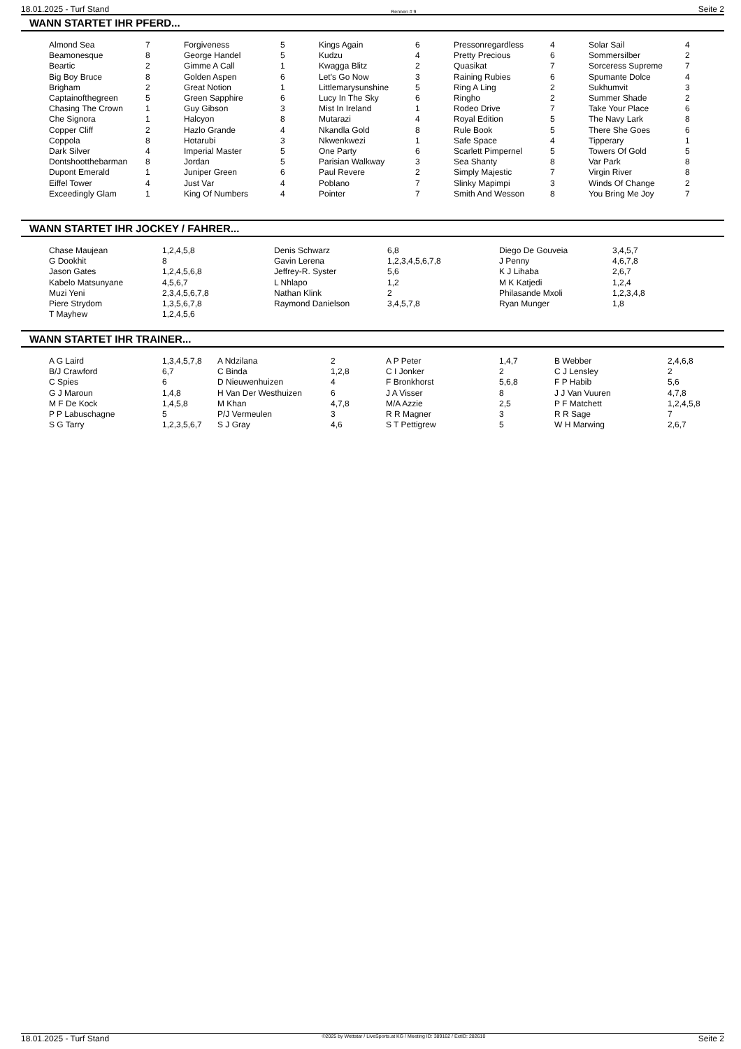18.01.2025 - Turf Stand Rennen # 9 Seite 2
WANN STARTET IHR PFERD...
| Almond Sea | 7 | Forgiveness | 5 | Kings Again | 6 | Pressonregardless | 4 | Solar Sail | 4 |
| Beamonesque | 8 | George Handel | 5 | Kudzu | 4 | Pretty Precious | 6 | Sommersilber | 2 |
| Beartic | 2 | Gimme A Call | 1 | Kwagga Blitz | 2 | Quasikat | 7 | Sorceress Supreme | 7 |
| Big Boy Bruce | 8 | Golden Aspen | 6 | Let's Go Now | 3 | Raining Rubies | 6 | Spumante Dolce | 4 |
| Brigham | 2 | Great Notion | 1 | Littlemarysunshine | 5 | Ring A Ling | 2 | Sukhumvit | 3 |
| Captainofthegreen | 5 | Green Sapphire | 6 | Lucy In The Sky | 6 | Ringho | 2 | Summer Shade | 2 |
| Chasing The Crown | 1 | Guy Gibson | 3 | Mist In Ireland | 1 | Rodeo Drive | 7 | Take Your Place | 6 |
| Che Signora | 1 | Halcyon | 8 | Mutarazi | 4 | Royal Edition | 5 | The Navy Lark | 8 |
| Copper Cliff | 2 | Hazlo Grande | 4 | Nkandla Gold | 8 | Rule Book | 5 | There She Goes | 6 |
| Coppola | 8 | Hotarubi | 3 | Nkwenkwezi | 1 | Safe Space | 4 | Tipperary | 1 |
| Dark Silver | 4 | Imperial Master | 5 | One Party | 6 | Scarlett Pimpernel | 5 | Towers Of Gold | 5 |
| Dontshootthebarman | 8 | Jordan | 5 | Parisian Walkway | 3 | Sea Shanty | 8 | Var Park | 8 |
| Dupont Emerald | 1 | Juniper Green | 6 | Paul Revere | 2 | Simply Majestic | 7 | Virgin River | 8 |
| Eiffel Tower | 4 | Just Var | 4 | Poblano | 7 | Slinky Mapimpi | 3 | Winds Of Change | 2 |
| Exceedingly Glam | 1 | King Of Numbers | 4 | Pointer | 7 | Smith And Wesson | 8 | You Bring Me Joy | 7 |
WANN STARTET IHR JOCKEY / FAHRER...
| Chase Maujean | 1,2,4,5,8 | Denis Schwarz | 6,8 | Diego De Gouveia | 3,4,5,7 |
| G Dookhit | 8 | Gavin Lerena | 1,2,3,4,5,6,7,8 | J Penny | 4,6,7,8 |
| Jason Gates | 1,2,4,5,6,8 | Jeffrey-R. Syster | 5,6 | K J Lihaba | 2,6,7 |
| Kabelo Matsunyane | 4,5,6,7 | L Nhlapo | 1,2 | M K Katjedi | 1,2,4 |
| Muzi Yeni | 2,3,4,5,6,7,8 | Nathan Klink | 2 | Philasande Mxoli | 1,2,3,4,8 |
| Piere Strydom | 1,3,5,6,7,8 | Raymond Danielson | 3,4,5,7,8 | Ryan Munger | 1,8 |
| T Mayhew | 1,2,4,5,6 | | | | |
WANN STARTET IHR TRAINER...
| A G Laird | 1,3,4,5,7,8 | A Ndzilana | 2 | A P Peter | 1,4,7 | B Webber | 2,4,6,8 |
| B/J Crawford | 6,7 | C Binda | 1,2,8 | C I Jonker | 2 | C J Lensley | 2 |
| C Spies | 6 | D Nieuwenhuizen | 4 | F Bronkhorst | 5,6,8 | F P Habib | 5,6 |
| G J Maroun | 1,4,8 | H Van Der Westhuizen | 6 | J A Visser | 8 | J J Van Vuuren | 4,7,8 |
| M F De Kock | 1,4,5,8 | M Khan | 4,7,8 | M/A Azzie | 2,5 | P F Matchett | 1,2,4,5,8 |
| P P Labuschagne | 5 | P/J Vermeulen | 3 | R R Magner | 3 | R R Sage | 7 |
| S G Tarry | 1,2,3,5,6,7 | S J Gray | 4,6 | S T Pettigrew | 5 | W H Marwing | 2,6,7 |
18.01.2025 - Turf Stand ©2025 by Wettstar / LiveSports.at KG / Meeting ID: 389162 / ExtID: 282610 Seite 2